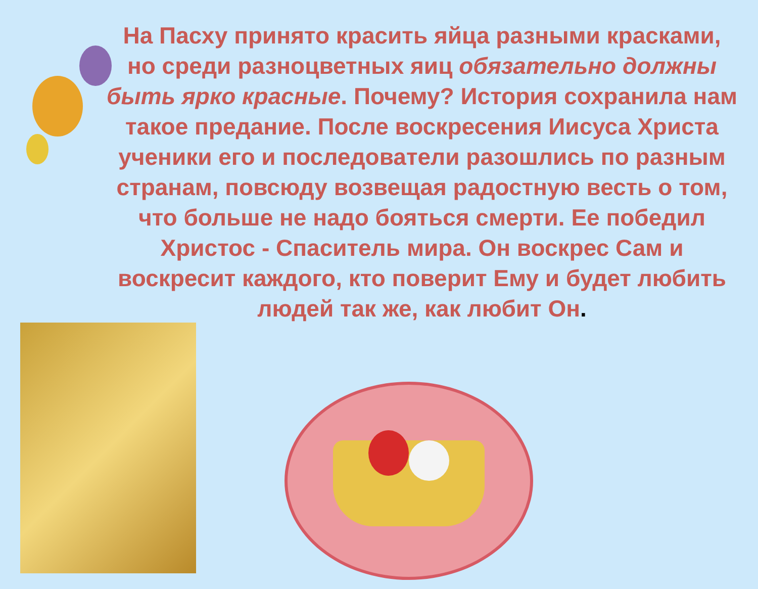На Пасху принято красить яйца разными красками, но среди разноцветных яиц обязательно должны быть ярко красные. Почему? История сохранила нам такое предание. После воскресения Иисуса Христа ученики его и последователи разошлись по разным странам, повсюду возвещая радостную весть о том, что больше не надо бояться смерти. Ее победил Христос - Спаситель мира. Он воскрес Сам и воскресит каждого, кто поверит Ему и будет любить людей так же, как любит Он.